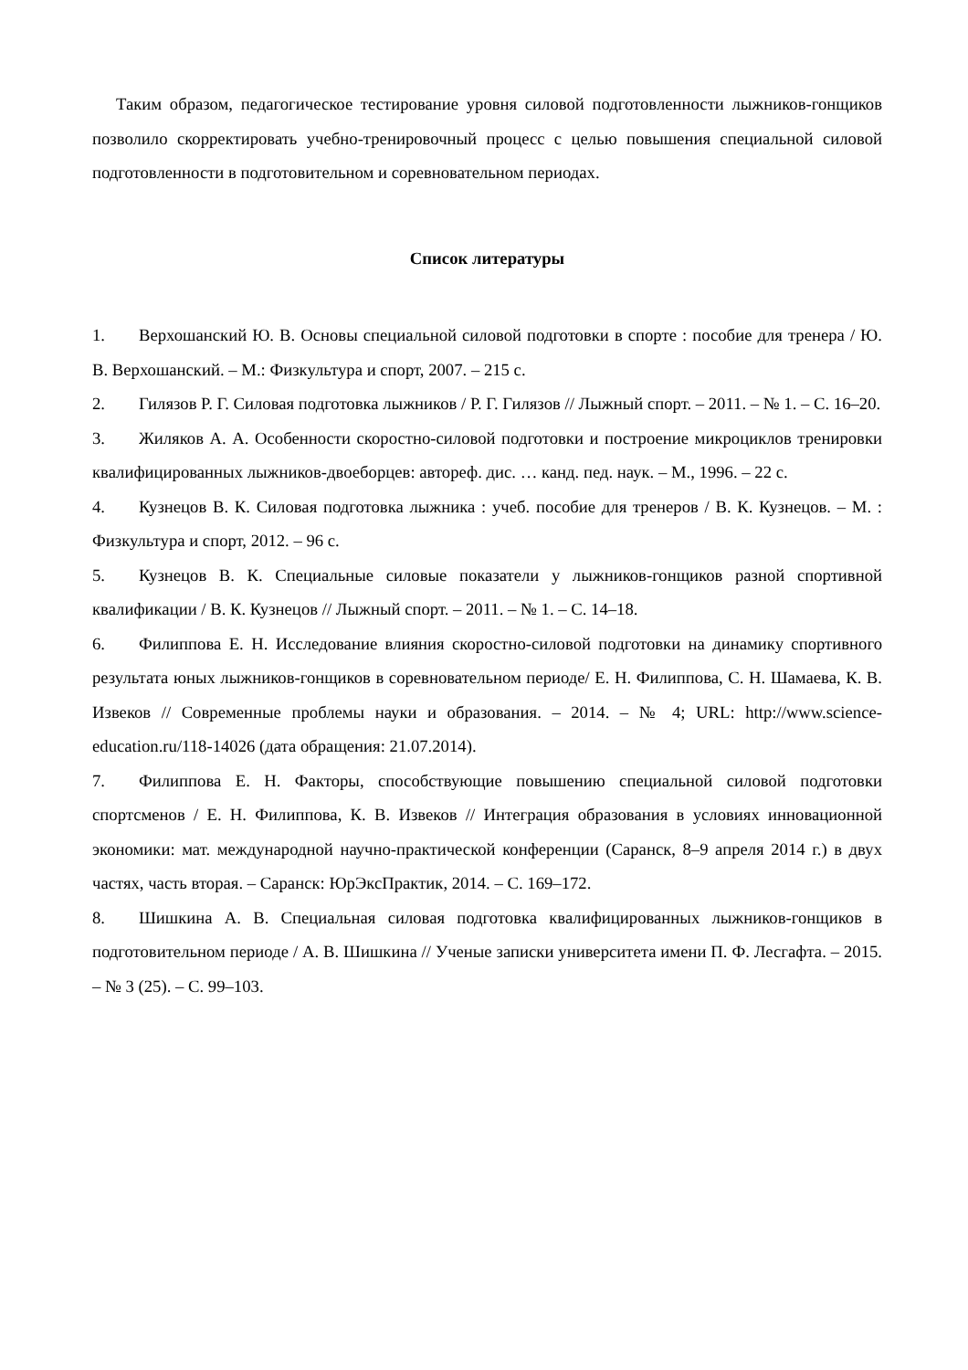Таким образом, педагогическое тестирование уровня силовой подготовленности лыжников-гонщиков позволило скорректировать учебно-тренировочный процесс с целью повышения специальной силовой подготовленности в подготовительном и соревновательном периодах.
Список литературы
1. Верхошанский Ю. В. Основы специальной силовой подготовки в спорте : пособие для тренера / Ю. В. Верхошанский. – М.: Физкультура и спорт, 2007. – 215 с.
2. Гилязов Р. Г. Силовая подготовка лыжников / Р. Г. Гилязов // Лыжный спорт. – 2011. – № 1. – С. 16–20.
3. Жиляков А. А. Особенности скоростно-силовой подготовки и построение микроциклов тренировки квалифицированных лыжников-двоеборцев: автореф. дис. … канд. пед. наук. – М., 1996. – 22 с.
4. Кузнецов В. К. Силовая подготовка лыжника : учеб. пособие для тренеров / В. К. Кузнецов. – М. : Физкультура и спорт, 2012. – 96 с.
5. Кузнецов В. К. Специальные силовые показатели у лыжников-гонщиков разной спортивной квалификации / В. К. Кузнецов // Лыжный спорт. – 2011. – № 1. – С. 14–18.
6. Филиппова Е. Н. Исследование влияния скоростно-силовой подготовки на динамику спортивного результата юных лыжников-гонщиков в соревновательном периоде/ Е. Н. Филиппова, С. Н. Шамаева, К. В. Извеков // Современные проблемы науки и образования. – 2014. – № 4; URL: http://www.science-education.ru/118-14026 (дата обращения: 21.07.2014).
7. Филиппова Е. Н. Факторы, способствующие повышению специальной силовой подготовки спортсменов / Е. Н. Филиппова, К. В. Извеков // Интеграция образования в условиях инновационной экономики: мат. международной научно-практической конференции (Саранск, 8–9 апреля 2014 г.) в двух частях, часть вторая. – Саранск: ЮрЭксПрактик, 2014. – С. 169–172.
8. Шишкина А. В. Специальная силовая подготовка квалифицированных лыжников-гонщиков в подготовительном периоде / А. В. Шишкина // Ученые записки университета имени П. Ф. Лесгафта. – 2015. – № 3 (25). – С. 99–103.